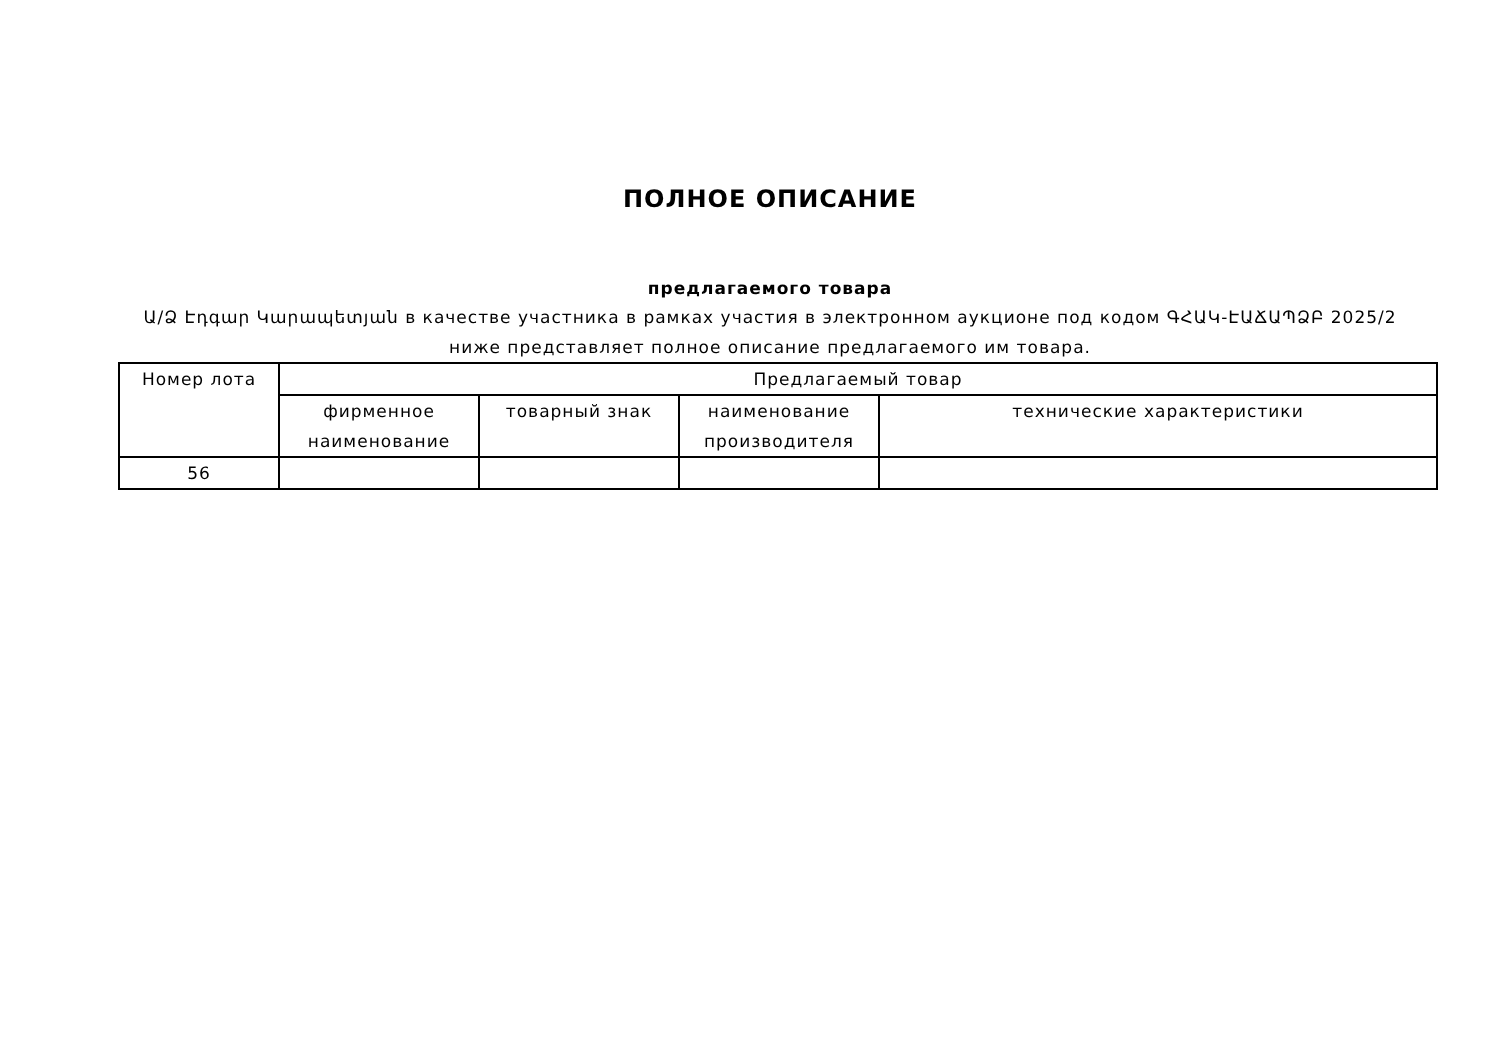ПОЛНОЕ ОПИСАНИЕ
предлагаемого товара
Ա/Ձ Էդգար Կարապետյան в качестве участника в рамках участия в электронном аукционе под кодом ԳՀԱԿ-ԷԱՃԱՊՁԲ 2025/2 ниже представляет полное описание предлагаемого им товара.
| Номер лота | Предлагаемый товар | | | |
| --- | --- | --- | --- | --- |
| | фирменное наименование | товарный знак | наименование производителя | технические характеристики |
| 56 | | | | |